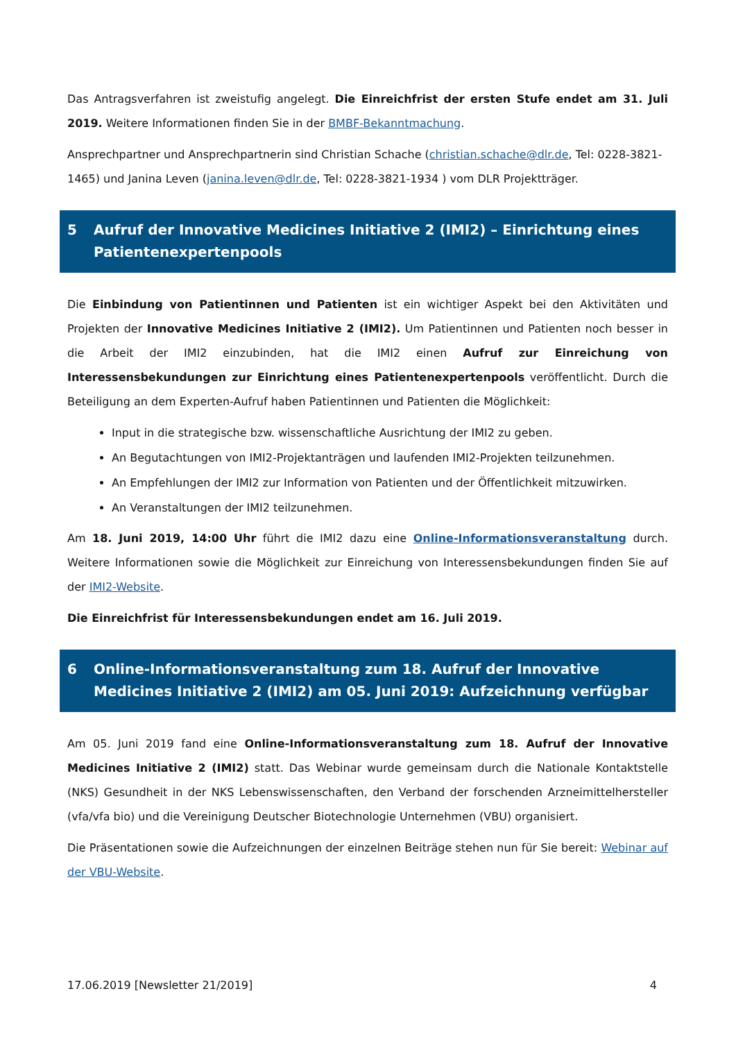Das Antragsverfahren ist zweistufig angelegt. Die Einreichfrist der ersten Stufe endet am 31. Juli 2019. Weitere Informationen finden Sie in der BMBF-Bekanntmachung.
Ansprechpartner und Ansprechpartnerin sind Christian Schache (christian.schache@dlr.de, Tel: 0228-3821-1465) und Janina Leven (janina.leven@dlr.de, Tel: 0228-3821-1934 ) vom DLR Projektträger.
5 Aufruf der Innovative Medicines Initiative 2 (IMI2) – Einrichtung eines Patientenexpertenpools
Die Einbindung von Patientinnen und Patienten ist ein wichtiger Aspekt bei den Aktivitäten und Projekten der Innovative Medicines Initiative 2 (IMI2). Um Patientinnen und Patienten noch besser in die Arbeit der IMI2 einzubinden, hat die IMI2 einen Aufruf zur Einreichung von Interessensbekundungen zur Einrichtung eines Patientenexpertenpools veröffentlicht. Durch die Beteiligung an dem Experten-Aufruf haben Patientinnen und Patienten die Möglichkeit:
Input in die strategische bzw. wissenschaftliche Ausrichtung der IMI2 zu geben.
An Begutachtungen von IMI2-Projektanträgen und laufenden IMI2-Projekten teilzunehmen.
An Empfehlungen der IMI2 zur Information von Patienten und der Öffentlichkeit mitzuwirken.
An Veranstaltungen der IMI2 teilzunehmen.
Am 18. Juni 2019, 14:00 Uhr führt die IMI2 dazu eine Online-Informationsveranstaltung durch. Weitere Informationen sowie die Möglichkeit zur Einreichung von Interessensbekundungen finden Sie auf der IMI2-Website.
Die Einreichfrist für Interessensbekundungen endet am 16. Juli 2019.
6 Online-Informationsveranstaltung zum 18. Aufruf der Innovative Medicines Initiative 2 (IMI2) am 05. Juni 2019: Aufzeichnung verfügbar
Am 05. Juni 2019 fand eine Online-Informationsveranstaltung zum 18. Aufruf der Innovative Medicines Initiative 2 (IMI2) statt. Das Webinar wurde gemeinsam durch die Nationale Kontaktstelle (NKS) Gesundheit in der NKS Lebenswissenschaften, den Verband der forschenden Arzneimittelhersteller (vfa/vfa bio) und die Vereinigung Deutscher Biotechnologie Unternehmen (VBU) organisiert.
Die Präsentationen sowie die Aufzeichnungen der einzelnen Beiträge stehen nun für Sie bereit: Webinar auf der VBU-Website.
17.06.2019 [Newsletter 21/2019] 4